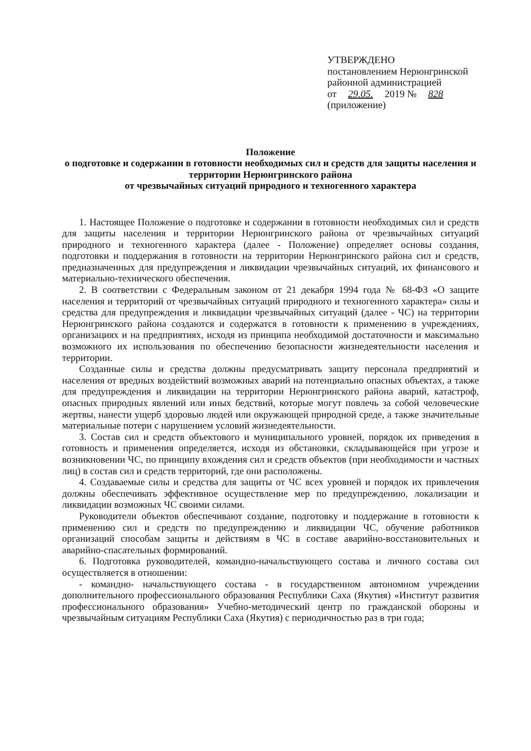УТВЕРЖДЕНО
постановлением Нерюнгринской
районной администрацией
от 29.05. 2019 № 828
(приложение)
Положение
о подготовке и содержании в готовности необходимых сил и средств для защиты населения и территории Нерюнгринского района
от чрезвычайных ситуаций природного и техногенного характера
1. Настоящее Положение о подготовке и содержании в готовности необходимых сил и средств для защиты населения и территории Нерюнгринского района от чрезвычайных ситуаций природного и техногенного характера (далее - Положение) определяет основы создания, подготовки и поддержания в готовности на территории Нерюнгринского района сил и средств, предназначенных для предупреждения и ликвидации чрезвычайных ситуаций, их финансового и материально-технического обеспечения.
2. В соответствии с Федеральным законом от 21 декабря 1994 года № 68-ФЗ «О защите населения и территорий от чрезвычайных ситуаций природного и техногенного характера» силы и средства для предупреждения и ликвидации чрезвычайных ситуаций (далее - ЧС) на территории Нерюнгринского района создаются и содержатся в готовности к применению в учреждениях, организациях и на предприятиях, исходя из принципа необходимой достаточности и максимально возможного их использования по обеспечению безопасности жизнедеятельности населения и территории.
Созданные силы и средства должны предусматривать защиту персонала предприятий и населения от вредных воздействий возможных аварий на потенциально опасных объектах, а также для предупреждения и ликвидации на территории Нерюнгринского района аварий, катастроф, опасных природных явлений или иных бедствий, которые могут повлечь за собой человеческие жертвы, нанести ущерб здоровью людей или окружающей природной среде, а также значительные материальные потери с нарушением условий жизнедеятельности.
3. Состав сил и средств объектового и муниципального уровней, порядок их приведения в готовность и применения определяется, исходя из обстановки, складывающейся при угрозе и возникновении ЧС, по принципу вхождения сил и средств объектов (при необходимости и частных лиц) в состав сил и средств территорий, где они расположены.
4. Создаваемые силы и средства для защиты от ЧС всех уровней и порядок их привлечения должны обеспечивать эффективное осуществление мер по предупреждению, локализации и ликвидации возможных ЧС своими силами.
Руководители объектов обеспечивают создание, подготовку и поддержание в готовности к применению сил и средств по предупреждению и ликвидации ЧС, обучение работников организаций способам защиты и действиям в ЧС в составе аварийно-восстановительных и аварийно-спасательных формирований.
6. Подготовка руководителей, командно-начальствующего состава и личного состава сил осуществляется в отношении:
- командно- начальствующего состава - в государственном автономном учреждении дополнительного профессионального образования Республики Саха (Якутия) «Институт развития профессионального образования» Учебно-методический центр по гражданской обороны и чрезвычайным ситуациям Республики Саха (Якутия) с периодичностью раз в три года;